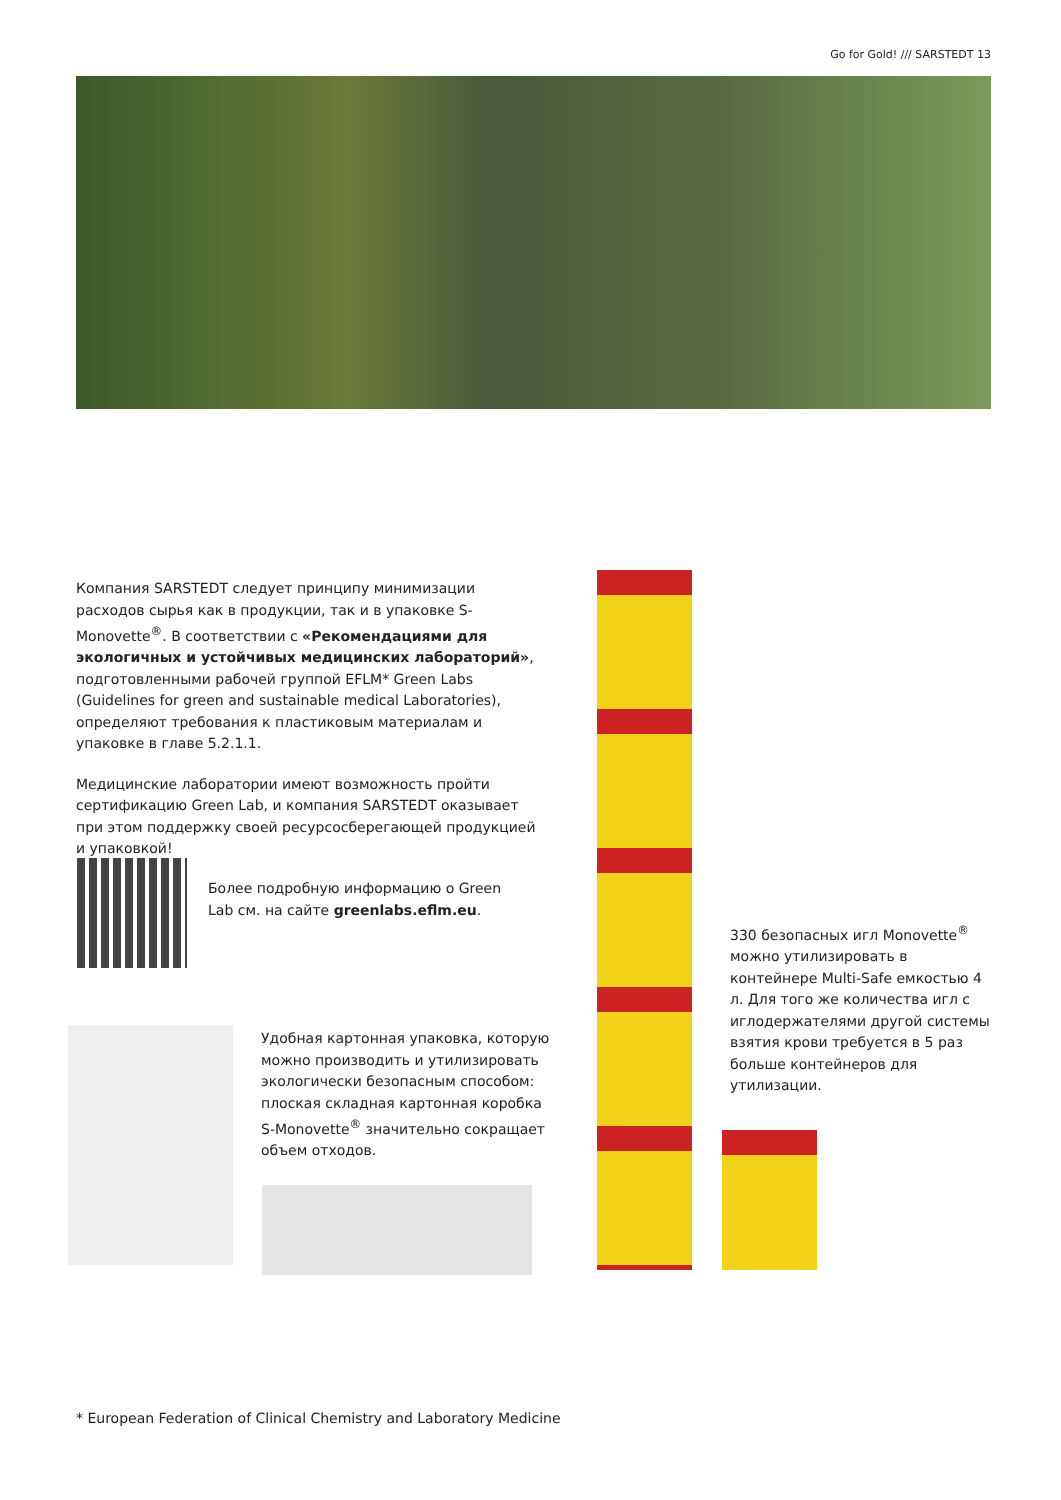Go for Gold! /// SARSTEDT 13
Компания SARSTEDT следует принципу минимизации расходов сырья как в продукции, так и в упаковке S-Monovette<sup>®</sup>. В соответствии с «Рекомендациями для экологичных и устойчивых медицинских лабораторий», подготовленными рабочей группой EFLM* Green Labs (Guidelines for green and sustainable medical Laboratories), определяют требования к пластиковым материалам и упаковке в главе 5.2.1.1.
Медицинские лаборатории имеют возможность пройти сертификацию Green Lab, и компания SARSTEDT оказывает при этом поддержку своей ресурсосберегающей продукцией и упаковкой!
Более подробную информацию о Green Lab см. на сайте greenlabs.eflm.eu.
Удобная картонная упаковка, которую можно производить и утилизировать экологически безопасным способом: плоская складная картонная коробка S-Monovette<sup>®</sup> значительно сокращает объем отходов.
330 безопасных игл Monovette<sup>®</sup> можно утилизировать в контейнере Multi-Safe емкостью 4 л. Для того же количества игл с иглодержателями другой системы взятия крови требуется в 5 раз больше контейнеров для утилизации.
* European Federation of Clinical Chemistry and Laboratory Medicine